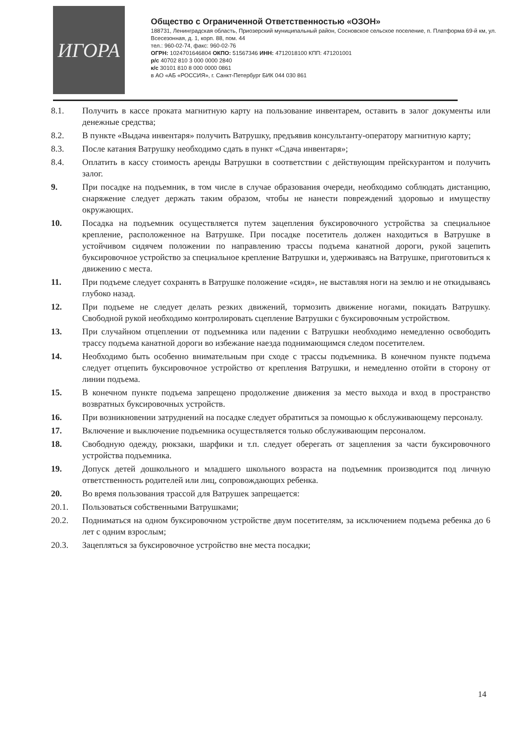ИГОРА
Общество с Ограниченной Ответственностью «ОЗОН»
188731, Ленинградская область, Приозерский муниципальный район, Сосновское сельское поселение, п. Платформа 69-й км, ул. Всесезонная, д. 1, корп. 88, пом. 44
тел.: 960-02-74, факс: 960-02-76
ОГРН: 1024701646804 ОКПО: 51567346 ИНН: 4712018100 КПП: 471201001
р/с 40702 810 3 000 0000 2840
к/с 30101 810 8 000 0000 0861
в АО «АБ «РОССИЯ», г. Санкт-Петербург БИК 044 030 861
8.1. Получить в кассе проката магнитную карту на пользование инвентарем, оставить в залог документы или денежные средства;
8.2. В пункте «Выдача инвентаря» получить Ватрушку, предъявив консультанту-оператору магнитную карту;
8.3. После катания Ватрушку необходимо сдать в пункт «Сдача инвентаря»;
8.4. Оплатить в кассу стоимость аренды Ватрушки в соответствии с действующим прейскурантом и получить залог.
9. При посадке на подъемник, в том числе в случае образования очереди, необходимо соблюдать дистанцию, снаряжение следует держать таким образом, чтобы не нанести повреждений здоровью и имуществу окружающих.
10. Посадка на подъемник осуществляется путем зацепления буксировочного устройства за специальное крепление, расположенное на Ватрушке. При посадке посетитель должен находиться в Ватрушке в устойчивом сидячем положении по направлению трассы подъема канатной дороги, рукой зацепить буксировочное устройство за специальное крепление Ватрушки и, удерживаясь на Ватрушке, приготовиться к движению с места.
11. При подъеме следует сохранять в Ватрушке положение «сидя», не выставляя ноги на землю и не откидываясь глубоко назад.
12. При подъеме не следует делать резких движений, тормозить движение ногами, покидать Ватрушку. Свободной рукой необходимо контролировать сцепление Ватрушки с буксировочным устройством.
13. При случайном отцеплении от подъемника или падении с Ватрушки необходимо немедленно освободить трассу подъема канатной дороги во избежание наезда поднимающимся следом посетителем.
14. Необходимо быть особенно внимательным при сходе с трассы подъемника. В конечном пункте подъема следует отцепить буксировочное устройство от крепления Ватрушки, и немедленно отойти в сторону от линии подъема.
15. В конечном пункте подъема запрещено продолжение движения за место выхода и вход в пространство возвратных буксировочных устройств.
16. При возникновении затруднений на посадке следует обратиться за помощью к обслуживающему персоналу.
17. Включение и выключение подъемника осуществляется только обслуживающим персоналом.
18. Свободную одежду, рюкзаки, шарфики и т.п. следует оберегать от зацепления за части буксировочного устройства подъемника.
19. Допуск детей дошкольного и младшего школьного возраста на подъемник производится под личную ответственность родителей или лиц, сопровождающих ребенка.
20. Во время пользования трассой для Ватрушек запрещается:
20.1. Пользоваться собственными Ватрушками;
20.2. Подниматься на одном буксировочном устройстве двум посетителям, за исключением подъема ребенка до 6 лет с одним взрослым;
20.3. Зацепляться за буксировочное устройство вне места посадки;
14